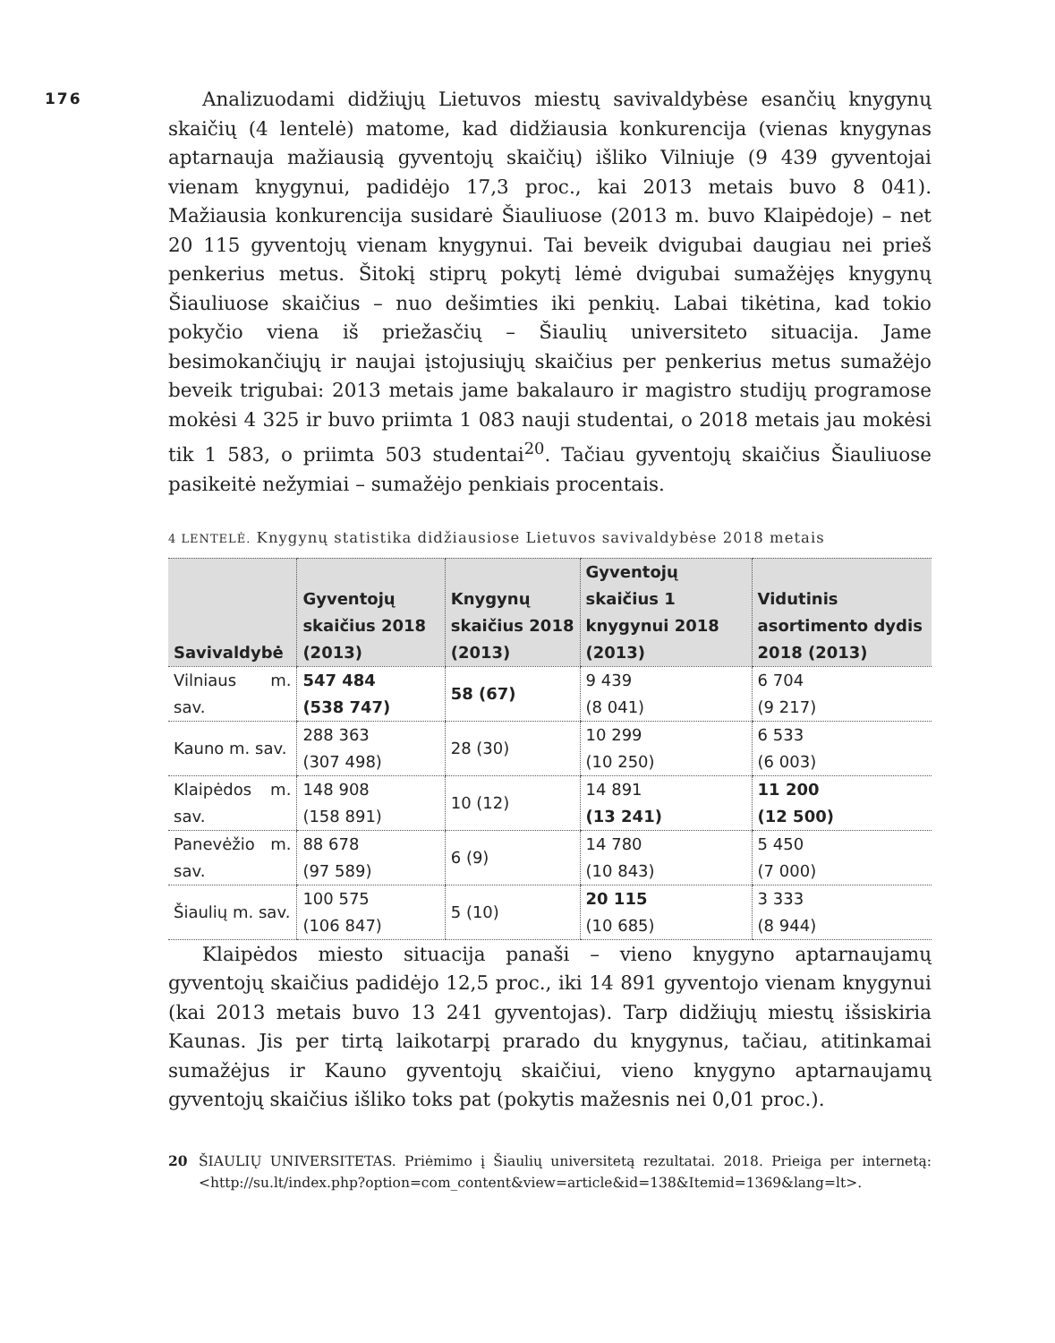176
Analizuodami didžiųjų Lietuvos miestų savivaldybėse esančių knygynų skaičių (4 lentelė) matome, kad didžiausia konkurencija (vienas knygynas aptarnauja mažiausią gyventojų skaičių) išliko Vilniuje (9 439 gyventojai vienam knygynui, padidėjo 17,3 proc., kai 2013 metais buvo 8 041). Mažiausia konkurencija susidarė Šiauliuose (2013 m. buvo Klaipėdoje) – net 20 115 gyventojų vienam knygynui. Tai beveik dvigubai daugiau nei prieš penkerius metus. Šitokį stiprų pokytį lėmė dvigubai sumažėjęs knygynų Šiauliuose skaičius – nuo dešimties iki penkių. Labai tikėtina, kad tokio pokyčio viena iš priežasčių – Šiaulių universiteto situacija. Jame besimokančiųjų ir naujai įstojusiųjų skaičius per penkerius metus sumažėjo beveik trigubai: 2013 metais jame bakalauro ir magistro studijų programose mokėsi 4 325 ir buvo priimta 1 083 nauji studentai, o 2018 metais jau mokėsi tik 1 583, o priimta 503 studentai<sup>20</sup>. Tačiau gyventojų skaičius Šiauliuose pasikeitė nežymiai – sumažėjo penkiais procentais.
4 LENTELĖ. Knygynų statistika didžiausiose Lietuvos savivaldybėse 2018 metais
| Savivaldybė | Gyventojų skaičius 2018 (2013) | Knygynų skaičius 2018 (2013) | Gyventojų skaičius 1 knygynui 2018 (2013) | Vidutinis asortimento dydis 2018 (2013) |
| --- | --- | --- | --- | --- |
| Vilniaus m. sav. | 547 484 (538 747) | 58 (67) | 9 439 (8 041) | 6 704 (9 217) |
| Kauno m. sav. | 288 363 (307 498) | 28 (30) | 10 299 (10 250) | 6 533 (6 003) |
| Klaipėdos m. sav. | 148 908 (158 891) | 10 (12) | 14 891 (13 241) | 11 200 (12 500) |
| Panevėžio m. sav. | 88 678 (97 589) | 6 (9) | 14 780 (10 843) | 5 450 (7 000) |
| Šiaulių m. sav. | 100 575 (106 847) | 5 (10) | 20 115 (10 685) | 3 333 (8 944) |
Klaipėdos miesto situacija panaši – vieno knygyno aptarnaujamų gyventojų skaičius padidėjo 12,5 proc., iki 14 891 gyventojo vienam knygynui (kai 2013 metais buvo 13 241 gyventojas). Tarp didžiųjų miestų išsiskiria Kaunas. Jis per tirtą laikotarpį prarado du knygynus, tačiau, atitinkamai sumažėjus ir Kauno gyventojų skaičiui, vieno knygyno aptarnaujamų gyventojų skaičius išliko toks pat (pokytis mažesnis nei 0,01 proc.).
20 ŠIAULIŲ UNIVERSITETAS. Priėmimo į Šiaulių universitetą rezultatai. 2018. Prieiga per internetą: <http://su.lt/index.php?option=com_content&view=article&id=138&Itemid=1369&lang=lt>.